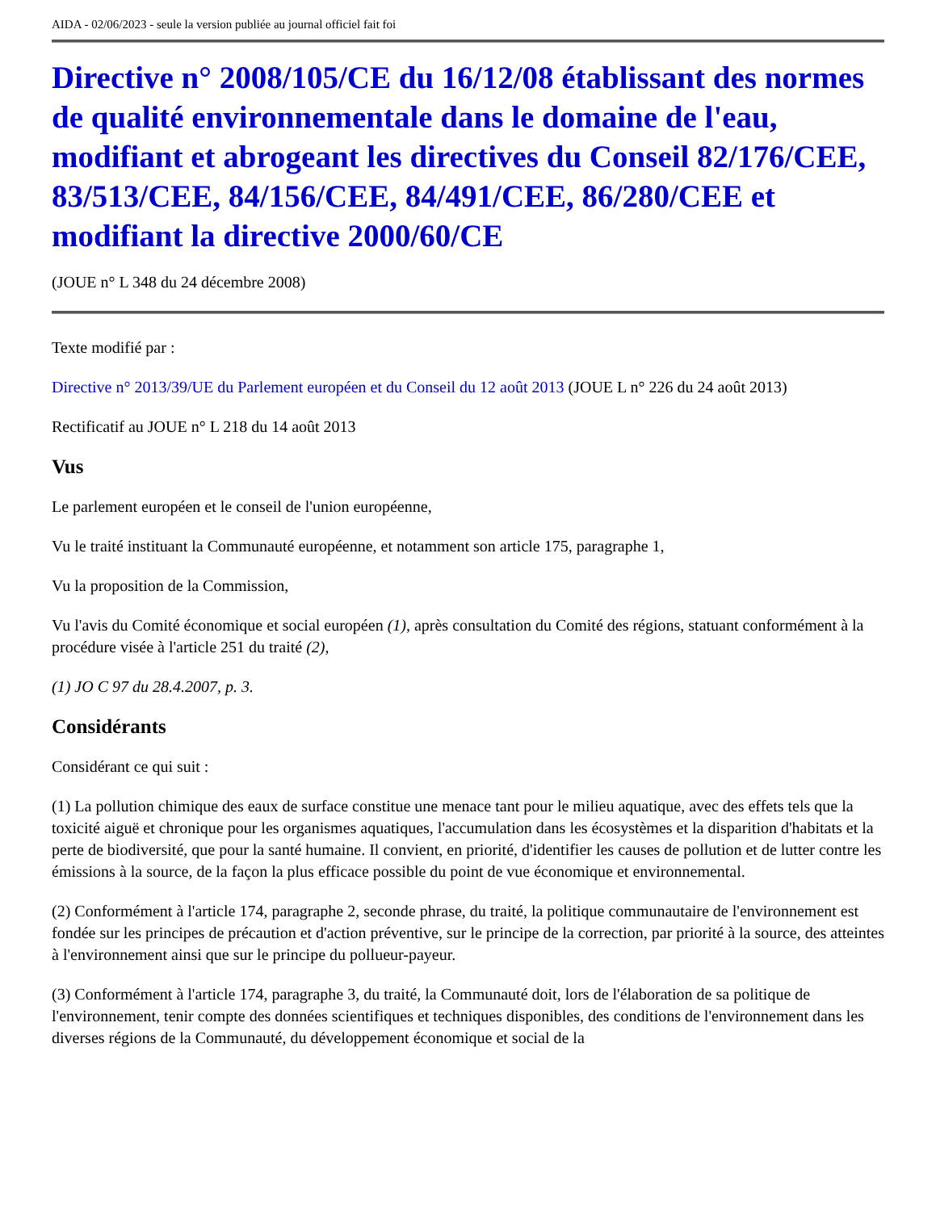AIDA - 02/06/2023 - seule la version publiée au journal officiel fait foi
Directive n° 2008/105/CE du 16/12/08 établissant des normes de qualité environnementale dans le domaine de l'eau, modifiant et abrogeant les directives du Conseil 82/176/CEE, 83/513/CEE, 84/156/CEE, 84/491/CEE, 86/280/CEE et modifiant la directive 2000/60/CE
(JOUE n° L 348 du 24 décembre 2008)
Texte modifié par :
Directive n° 2013/39/UE du Parlement européen et du Conseil du 12 août 2013 (JOUE L n° 226 du 24 août 2013)
Rectificatif au JOUE n° L 218 du 14 août 2013
Vus
Le parlement européen et le conseil de l'union européenne,
Vu le traité instituant la Communauté européenne, et notamment son article 175, paragraphe 1,
Vu la proposition de la Commission,
Vu l'avis du Comité économique et social européen (1), après consultation du Comité des régions, statuant conformément à la procédure visée à l'article 251 du traité (2),
(1) JO C 97 du 28.4.2007, p. 3.
Considérants
Considérant ce qui suit :
(1) La pollution chimique des eaux de surface constitue une menace tant pour le milieu aquatique, avec des effets tels que la toxicité aiguë et chronique pour les organismes aquatiques, l'accumulation dans les écosystèmes et la disparition d'habitats et la perte de biodiversité, que pour la santé humaine. Il convient, en priorité, d'identifier les causes de pollution et de lutter contre les émissions à la source, de la façon la plus efficace possible du point de vue économique et environnemental.
(2) Conformément à l'article 174, paragraphe 2, seconde phrase, du traité, la politique communautaire de l'environnement est fondée sur les principes de précaution et d'action préventive, sur le principe de la correction, par priorité à la source, des atteintes à l'environnement ainsi que sur le principe du pollueur-payeur.
(3) Conformément à l'article 174, paragraphe 3, du traité, la Communauté doit, lors de l'élaboration de sa politique de l'environnement, tenir compte des données scientifiques et techniques disponibles, des conditions de l'environnement dans les diverses régions de la Communauté, du développement économique et social de la